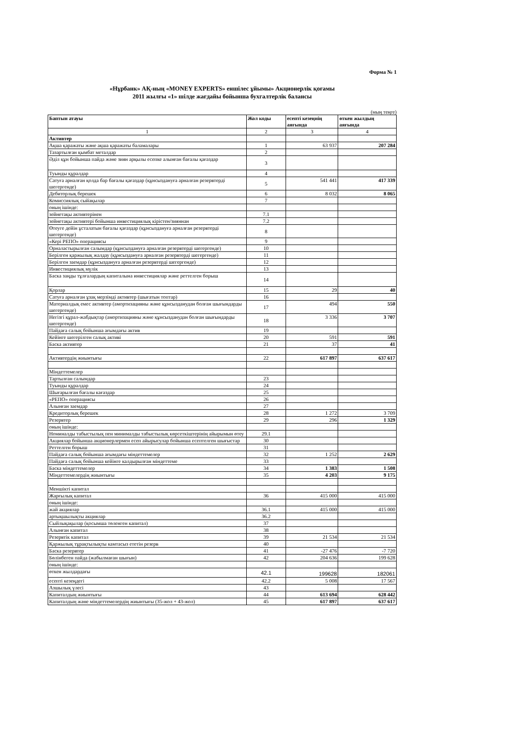Форма № 1
«Нұрбанк» АҚ-ның «MONEY EXPERTS» еншілес ұйымы» Акционерлік қоғамы
2011 жылғы «1» шілде жағдайы бойынша бухгалтерлік балансы
(мың теңге)
| Баптын атауы | Жол коды | есепті кезеңнің аяғында | өткен жылдың аяғында |
| --- | --- | --- | --- |
| 1 | 2 | 3 | 4 |
| Активтер | | | |
| Ақша қаражаты және ақша қаражаты баламалары | 1 | 63 937 | 207 284 |
| Тазартылған қымбат металдар | 2 | | |
| Әділ құн бойынша пайда және зиян арқылы есепке алынған бағалы қағаздар | 3 | | |
| Туынды құралдар | 4 | | |
| Сатуға арналған қолда бар бағалы қағаздар (құнсыздануға арналған резервтерді шегергенде) | 5 | 541 441 | 417 339 |
| Дебиторлық берешек | 6 | 8 032 | 8 065 |
| Комиссиялық сыйақылар | 7 | | |
| оның ішінде: | | | |
| зейнетақы активтерінен | 7.1 | | |
| зейнетақы активтері бойынша инвестициялық кірістен/зияннан | 7.2 | | |
| Өтеуге дейін ұсталатын бағалы қағаздар (құнсыздануға арналған резервтерді шегергенде) | 8 | | |
| «Кері РЕПО» операциясы | 9 | | |
| Орналастырылған салымдар (құнсыздануға арналған резервтерді шегергенде) | 10 | | |
| Берілген қаржылық жалдау (құнсыздануға арналған резервтерді шегергенде) | 11 | | |
| Берілген заемдар (құнсыздануға арналған резервтерді шегергенде) | 12 | | |
| Инвестициялық мүлік | 13 | | |
| Баска заңды тұлғалардың капиталына инвестициялар және реттелген борыш | 14 | | |
| Қорлар | 15 | 29 | 40 |
| Сатуға арналған ұзақ мерзімді активтер (шығатын топтар) | 16 | | |
| Материалдық емес активтер (амортизацияны және құнсызданудан болған шығындарды шегергенде) | 17 | 494 | 550 |
| Негізгі құрал-жабдықтар (амортизацияны және құнсызданудан болған шығындарды шегергенде) | 18 | 3 336 | 3 707 |
| Пайдаға салық бойынша ағымдағы актив | 19 | | |
| Кейінге шегерілген салық активі | 20 | 591 | 591 |
| Баска активтер | 21 | 37 | 41 |
| Активтердің жиынтығы | 22 | 617 897 | 637 617 |
| Міндеттемелер | | | |
| Тартылған салымдар | 23 | | |
| Туынды құралдар | 24 | | |
| Шығарылған бағалы кағаздар | 25 | | |
| «РЕПО» операциясы | 26 | | |
| Алынған заемдар | 27 | | |
| Кредиторлық берешек | 28 | 1 272 | 3 709 |
| Резервтер | 29 | 296 | 1 329 |
| оның ішінде: | | | |
| Номиналды табыстылық пен минималды табыстылық көрсеткіштерінің айырымын өтеу | 29.1 | | |
| Акциялар бойынша акционерлермен есеп айырысулар бойынша есептелген шығыстар | 30 | | |
| Реттелген борыш | 31 | | |
| Пайдаға салық бойынша ағымдағы міндеттемелер | 32 | 1 252 | 2 629 |
| Пайдаға салық бойынша кейінге калдырылған міндеттеме | 33 | | |
| Баска міндеттемелер | 34 | 1 383 | 1 508 |
| Міндеттемелердің жиынтығы | 35 | 4 203 | 9 175 |
| Меншікті капитал | | | |
| Жарғылық капитал | 36 | 415 000 | 415 000 |
| оның ішінде: | | | |
| жай акциялар | 36.1 | 415 000 | 415 000 |
| артықшылықты акциялар | 36.2 | | |
| Сыйлықақылар (қосымша төленген капитал) | 37 | | |
| Алынған капитал | 38 | | |
| Резервтік капитал | 39 | 21 534 | 21 534 |
| Қаржылық тұрақтылықты камтасыз ететін резерв | 40 | | |
| Баска резервтер | 41 | -27 476 | -7 720 |
| Бөлінбеген пайда (жабылмаған шығын) | 42 | 204 636 | 199 628 |
| оның ішінде: | | | |
| өткен жылдардағы | 42.1 | 199628 | 182061 |
| есепті кезеңдегі | 42.2 | 5 008 | 17 567 |
| Азшылық үлесі | 43 | | |
| Капиталдың жиынтығы | 44 | 613 694 | 628 442 |
| Капиталдың және міндеттемелердің жиынтығы (35-жол + 43-жол) | 45 | 617 897 | 637 617 |